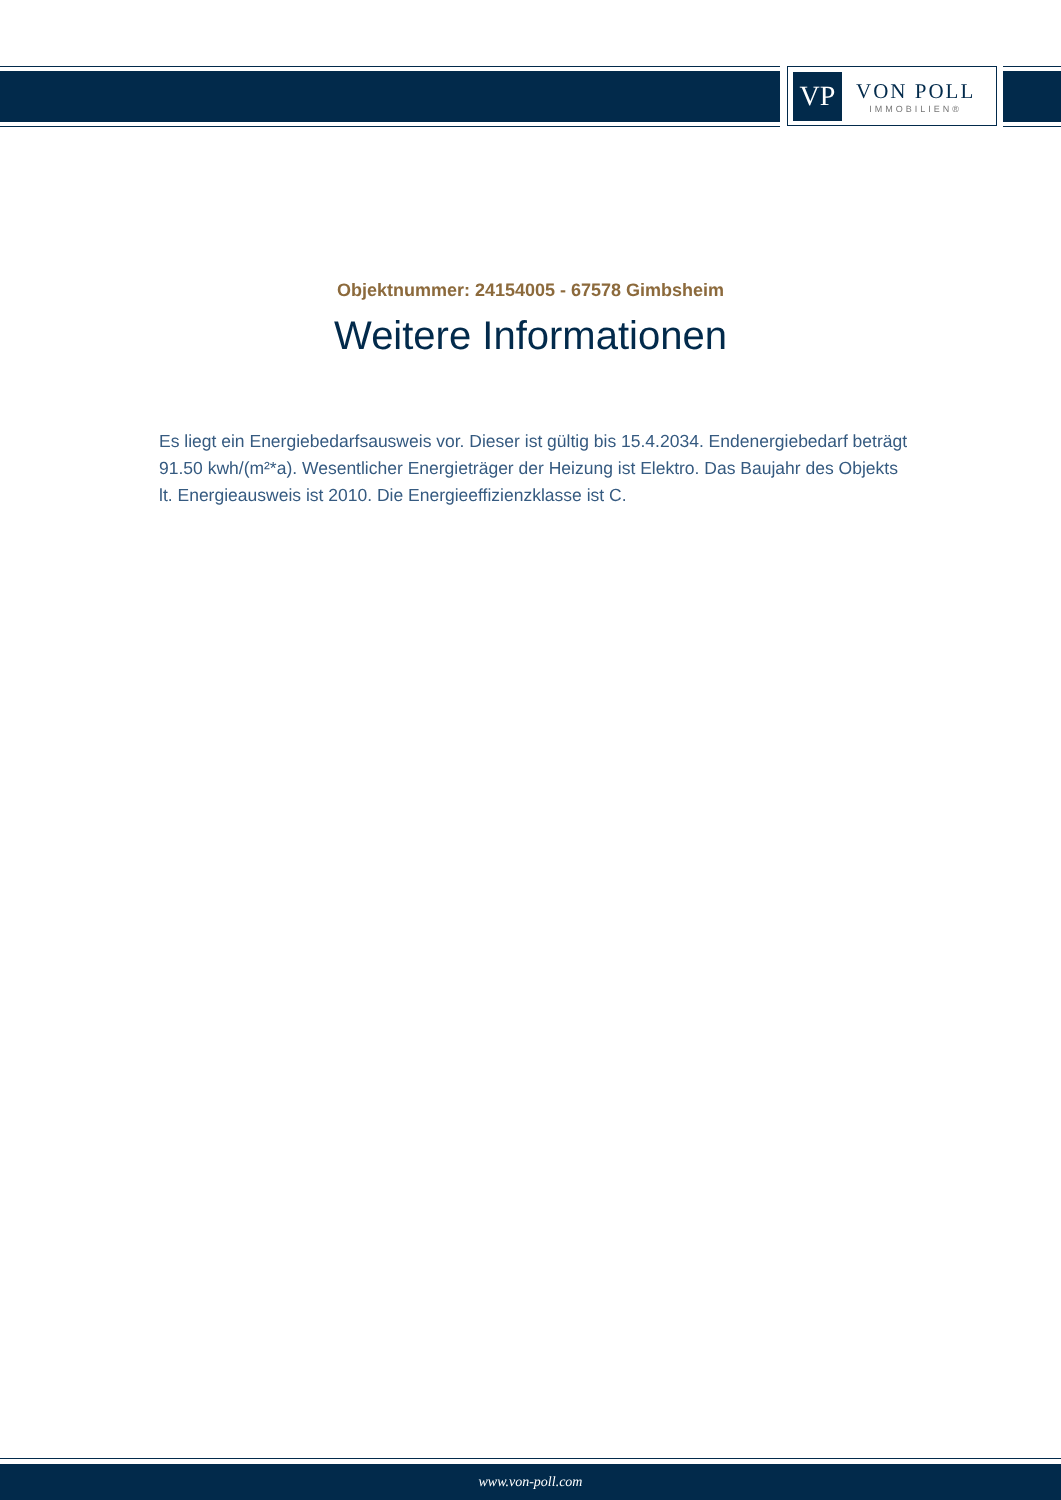VP
VON POLL
IMMOBILIEN®
Objektnummer: 24154005 - 67578 Gimbsheim
Weitere Informationen
Es liegt ein Energiebedarfsausweis vor. Dieser ist gültig bis 15.4.2034. Endenergiebedarf beträgt 91.50 kwh/(m²*a). Wesentlicher Energieträger der Heizung ist Elektro. Das Baujahr des Objekts lt. Energieausweis ist 2010. Die Energieeffizienzklasse ist C.
www.von-poll.com